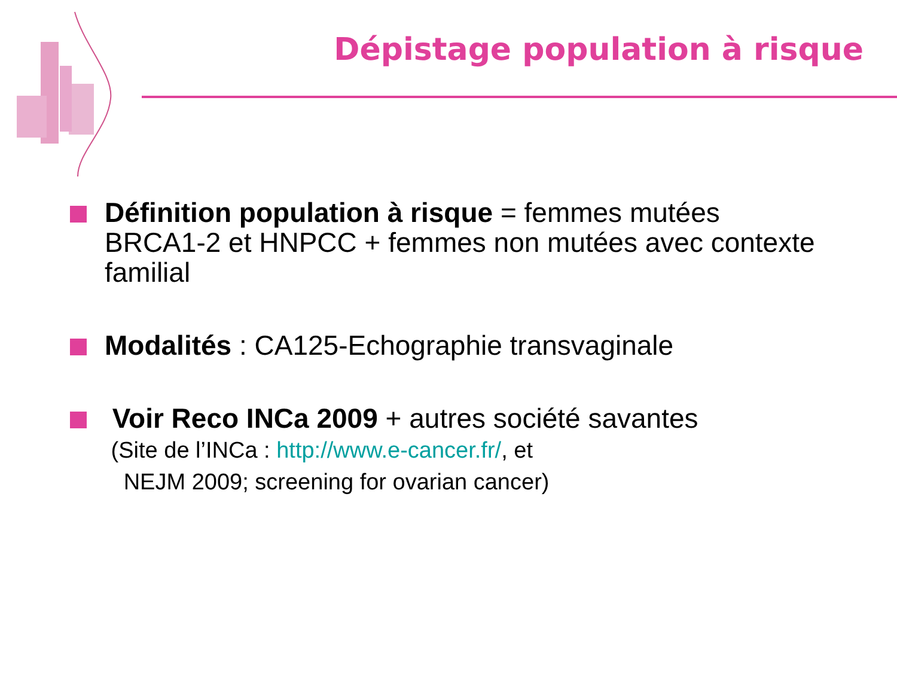Dépistage population à risque
Définition population à risque = femmes mutées BRCA1-2 et HNPCC + femmes non mutées avec contexte familial
Modalités : CA125-Echographie transvaginale
Voir Reco INCa 2009 + autres société savantes
(Site de l’INCa : http://www.e-cancer.fr/, et
NEJM 2009; screening for ovarian cancer)